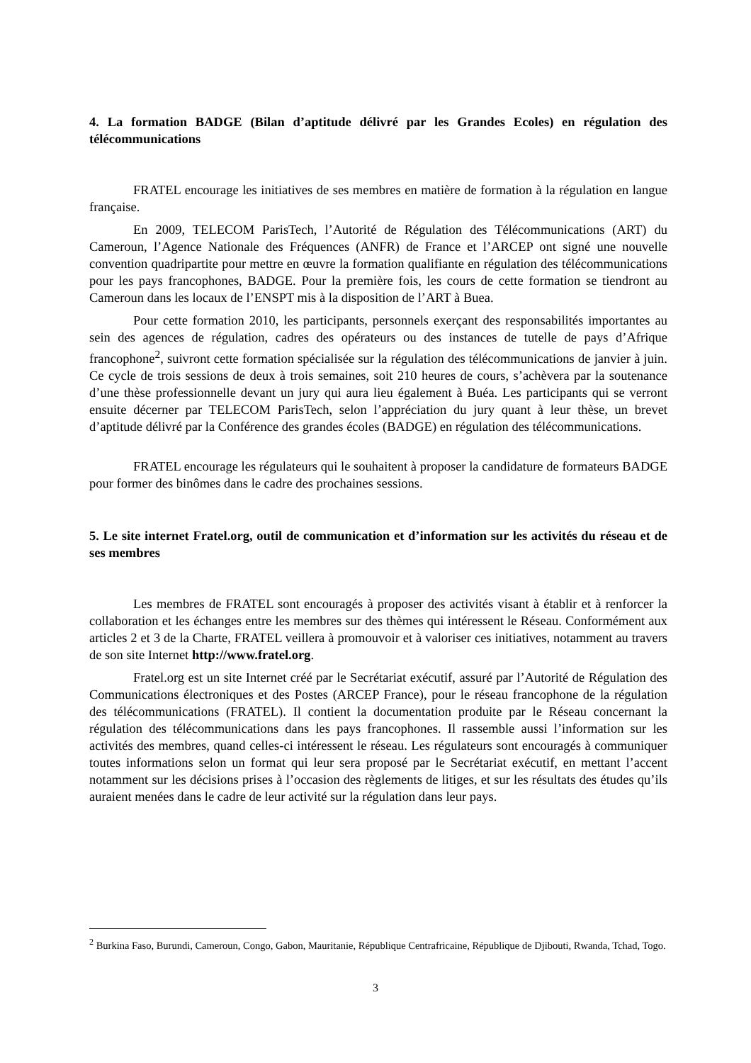4. La formation BADGE (Bilan d’aptitude délivré par les Grandes Ecoles) en régulation des télécommunications
FRATEL encourage les initiatives de ses membres en matière de formation à la régulation en langue française.
En 2009, TELECOM ParisTech, l’Autorité de Régulation des Télécommunications (ART) du Cameroun, l’Agence Nationale des Fréquences (ANFR) de France et l’ARCEP ont signé une nouvelle convention quadripartite pour mettre en œuvre la formation qualifiante en régulation des télécommunications pour les pays francophones, BADGE. Pour la première fois, les cours de cette formation se tiendront au Cameroun dans les locaux de l’ENSPT mis à la disposition de l’ART à Buea.
Pour cette formation 2010, les participants, personnels exerçant des responsabilités importantes au sein des agences de régulation, cadres des opérateurs ou des instances de tutelle de pays d’Afrique francophone<sup>2</sup>, suivront cette formation spécialisée sur la régulation des télécommunications de janvier à juin. Ce cycle de trois sessions de deux à trois semaines, soit 210 heures de cours, s’achèvera par la soutenance d’une thèse professionnelle devant un jury qui aura lieu également à Buéa. Les participants qui se verront ensuite décerner par TELECOM ParisTech, selon l’appréciation du jury quant à leur thèse, un brevet d’aptitude délivré par la Conférence des grandes écoles (BADGE) en régulation des télécommunications.
FRATEL encourage les régulateurs qui le souhaitent à proposer la candidature de formateurs BADGE pour former des binômes dans le cadre des prochaines sessions.
5. Le site internet Fratel.org, outil de communication et d’information sur les activités du réseau et de ses membres
Les membres de FRATEL sont encouragés à proposer des activités visant à établir et à renforcer la collaboration et les échanges entre les membres sur des thèmes qui intéressent le Réseau. Conformément aux articles 2 et 3 de la Charte, FRATEL veillera à promouvoir et à valoriser ces initiatives, notamment au travers de son site Internet http://www.fratel.org.
Fratel.org est un site Internet créé par le Secrétariat exécutif, assuré par l’Autorité de Régulation des Communications électroniques et des Postes (ARCEP France), pour le réseau francophone de la régulation des télécommunications (FRATEL). Il contient la documentation produite par le Réseau concernant la régulation des télécommunications dans les pays francophones. Il rassemble aussi l’information sur les activités des membres, quand celles-ci intéressent le réseau. Les régulateurs sont encouragés à communiquer toutes informations selon un format qui leur sera proposé par le Secrétariat exécutif, en mettant l’accent notamment sur les décisions prises à l’occasion des règlements de litiges, et sur les résultats des études qu’ils auraient menées dans le cadre de leur activité sur la régulation dans leur pays.
<sup>2</sup> Burkina Faso, Burundi, Cameroun, Congo, Gabon, Mauritanie, République Centrafricaine, République de Djibouti, Rwanda, Tchad, Togo.
3